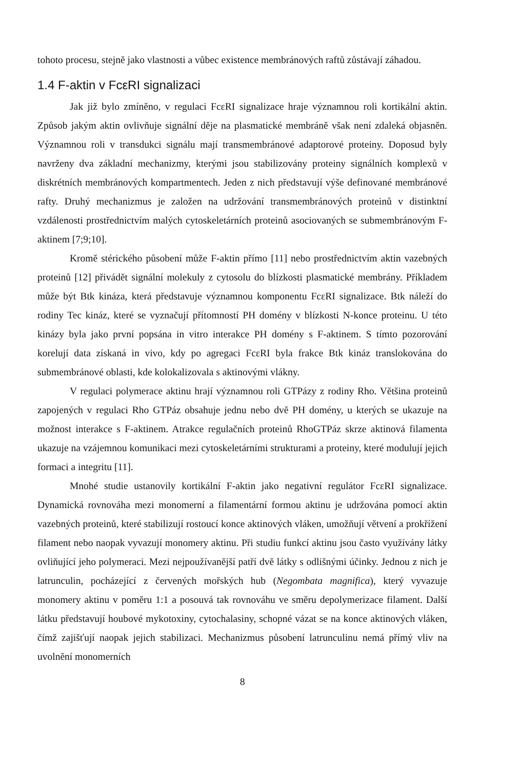tohoto procesu, stejně jako vlastnosti a vůbec existence membránových raftů zůstávají záhadou.
1.4 F-aktin v FcεRI signalizaci
Jak již bylo zmíněno, v regulaci FcεRI signalizace hraje významnou roli kortikální aktin. Způsob jakým aktin ovlivňuje signální děje na plasmatické membráně však není zdaleká objasněn. Významnou roli v transdukci signálu mají transmembránové adaptorové proteiny. Doposud byly navrženy dva základní mechanizmy, kterými jsou stabilizovány proteiny signálních komplexů v diskrétních membránových kompartmentech. Jeden z nich představují výše definované membránové rafty. Druhý mechanizmus je založen na udržování transmembránových proteinů v distinktní vzdálenosti prostřednictvím malých cytoskeletárních proteinů asociovaných se submembránovým F-aktinem [7;9;10].
Kromě stérického působení může F-aktin přímo [11] nebo prostřednictvím aktin vazebných proteinů [12] přivádět signální molekuly z cytosolu do blízkosti plasmatické membrány. Příkladem může být Btk kináza, která představuje významnou komponentu FcεRI signalizace. Btk náleží do rodiny Tec kináz, které se vyznačují přítomností PH domény v blízkosti N-konce proteinu. U této kinázy byla jako první popsána in vitro interakce PH domény s F-aktinem. S tímto pozorování korelují data získaná in vivo, kdy po agregaci FcεRI byla frakce Btk kináz translokována do submembránové oblasti, kde kolokalizovala s aktinovými vlákny.
V regulaci polymerace aktinu hrají významnou roli GTPázy z rodiny Rho. Většina proteinů zapojených v regulaci Rho GTPáz obsahuje jednu nebo dvě PH domény, u kterých se ukazuje na možnost interakce s F-aktinem. Atrakce regulačních proteinů RhoGTPáz skrze aktinová filamenta ukazuje na vzájemnou komunikaci mezi cytoskeletárními strukturami a proteiny, které modulují jejich formaci a integritu [11].
Mnohé studie ustanovily kortikální F-aktin jako negativní regulátor FcεRI signalizace. Dynamická rovnováha mezi monomerní a filamentární formou aktinu je udržována pomocí aktin vazebných proteinů, které stabilizují rostoucí konce aktinových vláken, umožňují větvení a prokřížení filament nebo naopak vyvazují monomery aktinu. Při studiu funkcí aktinu jsou často využívány látky ovliňující jeho polymeraci. Mezi nejpoužívanější patří dvě látky s odlišnými účinky. Jednou z nich je latrunculin, pocházející z červených mořských hub (Negombata magnifica), který vyvazuje monomery aktinu v poměru 1:1 a posouvá tak rovnováhu ve směru depolymerizace filament. Další látku představují houbové mykotoxiny, cytochalasiny, schopné vázat se na konce aktinových vláken, čímž zajišťují naopak jejich stabilizaci. Mechanizmus působení latrunculinu nemá přímý vliv na uvolnění monomerních
8